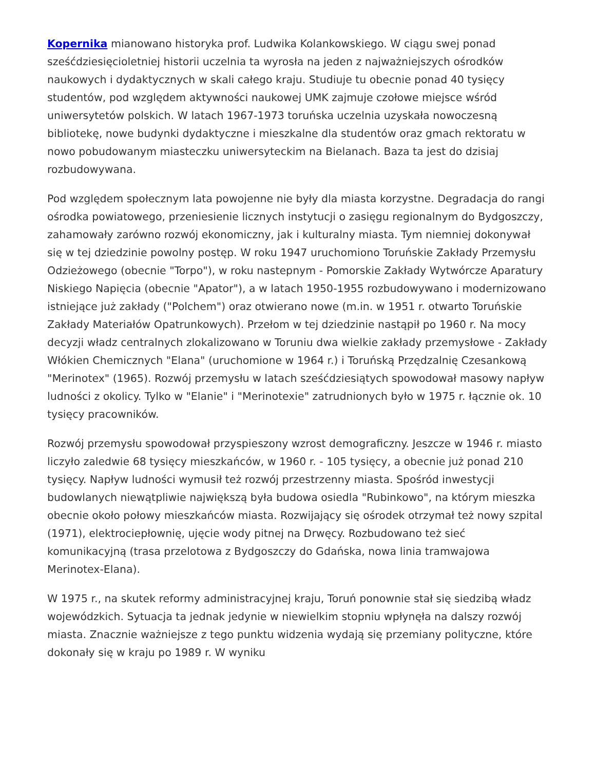Kopernika mianowano historyka prof. Ludwika Kolankowskiego. W ciągu swej ponad sześćdziesięcioletniej historii uczelnia ta wyrosła na jeden z najważniejszych ośrodków naukowych i dydaktycznych w skali całego kraju. Studiuje tu obecnie ponad 40 tysięcy studentów, pod względem aktywności naukowej UMK zajmuje czołowe miejsce wśród uniwersytetów polskich. W latach 1967-1973 toruńska uczelnia uzyskała nowoczesną bibliotekę, nowe budynki dydaktyczne i mieszkalne dla studentów oraz gmach rektoratu w nowo pobudowanym miasteczku uniwersyteckim na Bielanach. Baza ta jest do dzisiaj rozbudowywana.
Pod względem społecznym lata powojenne nie były dla miasta korzystne. Degradacja do rangi ośrodka powiatowego, przeniesienie licznych instytucji o zasięgu regionalnym do Bydgoszczy, zahamowały zarówno rozwój ekonomiczny, jak i kulturalny miasta. Tym niemniej dokonywał się w tej dziedzinie powolny postęp. W roku 1947 uruchomiono Toruńskie Zakłady Przemysłu Odzieżowego (obecnie "Torpo"), w roku nastepnym - Pomorskie Zakłady Wytwórcze Aparatury Niskiego Napięcia (obecnie "Apator"), a w latach 1950-1955 rozbudowywano i modernizowano istniejące już zakłady ("Polchem") oraz otwierano nowe (m.in. w 1951 r. otwarto Toruńskie Zakłady Materiałów Opatrunkowych). Przełom w tej dziedzinie nastąpił po 1960 r. Na mocy decyzji władz centralnych zlokalizowano w Toruniu dwa wielkie zakłady przemysłowe - Zakłady Włókien Chemicznych "Elana" (uruchomione w 1964 r.) i Toruńską Przędzalnię Czesankową "Merinotex" (1965). Rozwój przemysłu w latach sześćdziesiątych spowodował masowy napływ ludności z okolicy. Tylko w "Elanie" i "Merinotexie" zatrudnionych było w 1975 r. łącznie ok. 10 tysięcy pracowników.
Rozwój przemysłu spowodował przyspieszony wzrost demograficzny. Jeszcze w 1946 r. miasto liczyło zaledwie 68 tysięcy mieszkańców, w 1960 r. - 105 tysięcy, a obecnie już ponad 210 tysięcy. Napływ ludności wymusił też rozwój przestrzenny miasta. Spośród inwestycji budowlanych niewątpliwie największą była budowa osiedla "Rubinkowo", na którym mieszka obecnie około połowy mieszkańców miasta. Rozwijający się ośrodek otrzymał też nowy szpital (1971), elektrociepłownię, ujęcie wody pitnej na Drwęcy. Rozbudowano też sieć komunikacyjną (trasa przelotowa z Bydgoszczy do Gdańska, nowa linia tramwajowa Merinotex-Elana).
W 1975 r., na skutek reformy administracyjnej kraju, Toruń ponownie stał się siedzibą władz wojewódzkich. Sytuacja ta jednak jedynie w niewielkim stopniu wpłynęła na dalszy rozwój miasta. Znacznie ważniejsze z tego punktu widzenia wydają się przemiany polityczne, które dokonały się w kraju po 1989 r. W wyniku